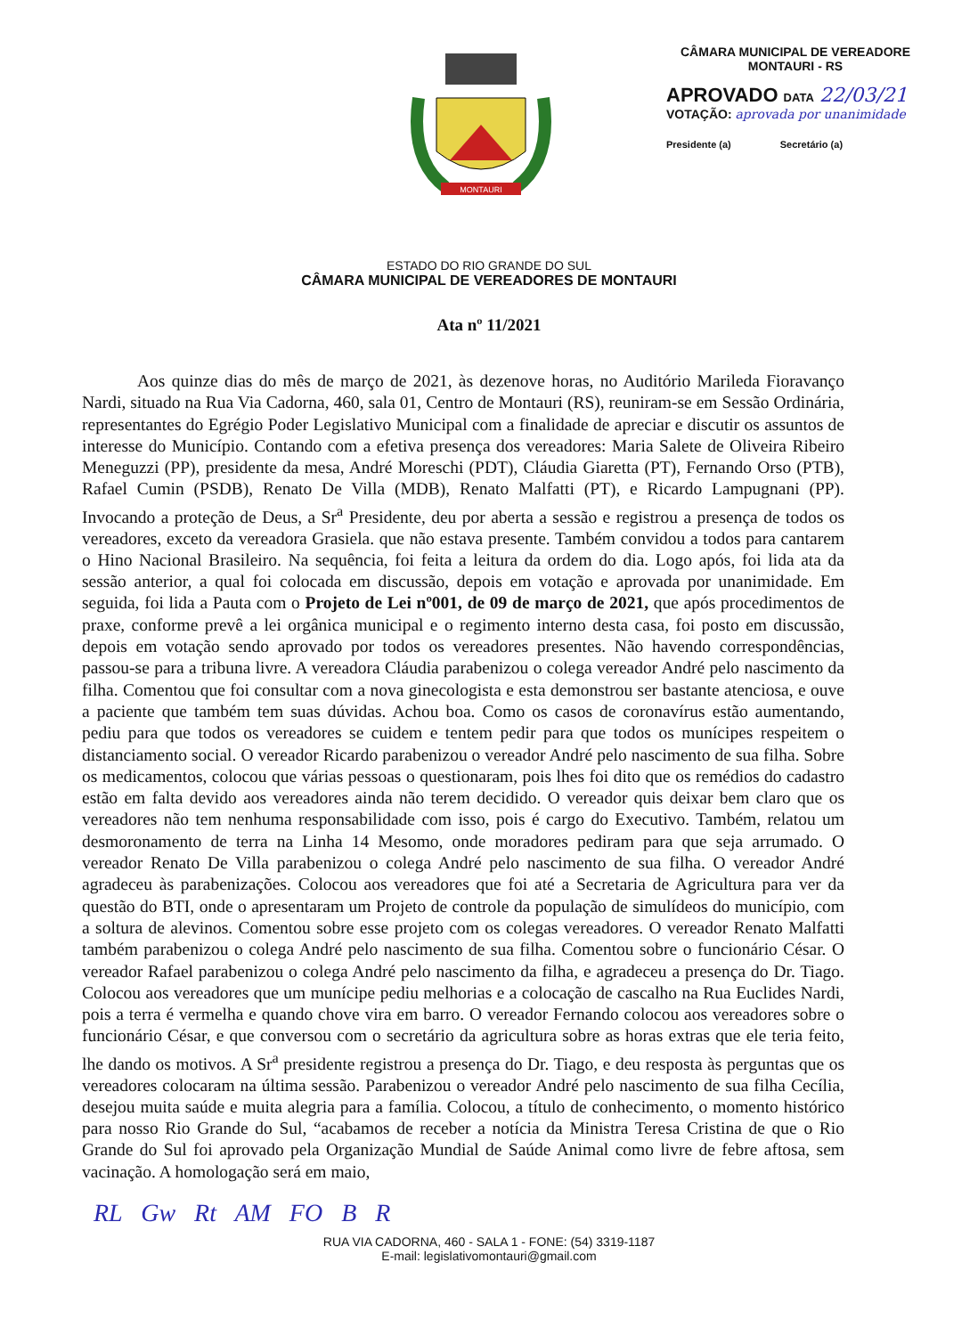MONTAURI
CÂMARA MUNICIPAL DE VEREADORE
MONTAURI - RS
APROVADO DATA 22/03/21
VOTAÇÃO: aprovada por unanimidade
Presidente (a) Secretário (a)
ESTADO DO RIO GRANDE DO SUL
CÂMARA MUNICIPAL DE VEREADORES DE MONTAURI
Ata nº 11/2021
Aos quinze dias do mês de março de 2021, às dezenove horas, no Auditório Marileda Fioravanço Nardi, situado na Rua Via Cadorna, 460, sala 01, Centro de Montauri (RS), reuniram-se em Sessão Ordinária, representantes do Egrégio Poder Legislativo Municipal com a finalidade de apreciar e discutir os assuntos de interesse do Município. Contando com a efetiva presença dos vereadores: Maria Salete de Oliveira Ribeiro Meneguzzi (PP), presidente da mesa, André Moreschi (PDT), Cláudia Giaretta (PT), Fernando Orso (PTB), Rafael Cumin (PSDB), Renato De Villa (MDB), Renato Malfatti (PT), e Ricardo Lampugnani (PP). Invocando a proteção de Deus, a Sr<sup>a</sup> Presidente, deu por aberta a sessão e registrou a presença de todos os vereadores, exceto da vereadora Grasiela. que não estava presente. Também convidou a todos para cantarem o Hino Nacional Brasileiro. Na sequência, foi feita a leitura da ordem do dia. Logo após, foi lida ata da sessão anterior, a qual foi colocada em discussão, depois em votação e aprovada por unanimidade. Em seguida, foi lida a Pauta com o Projeto de Lei nº001, de 09 de março de 2021, que após procedimentos de praxe, conforme prevê a lei orgânica municipal e o regimento interno desta casa, foi posto em discussão, depois em votação sendo aprovado por todos os vereadores presentes. Não havendo correspondências, passou-se para a tribuna livre. A vereadora Cláudia parabenizou o colega vereador André pelo nascimento da filha. Comentou que foi consultar com a nova ginecologista e esta demonstrou ser bastante atenciosa, e ouve a paciente que também tem suas dúvidas. Achou boa. Como os casos de coronavírus estão aumentando, pediu para que todos os vereadores se cuidem e tentem pedir para que todos os munícipes respeitem o distanciamento social. O vereador Ricardo parabenizou o vereador André pelo nascimento de sua filha. Sobre os medicamentos, colocou que várias pessoas o questionaram, pois lhes foi dito que os remédios do cadastro estão em falta devido aos vereadores ainda não terem decidido. O vereador quis deixar bem claro que os vereadores não tem nenhuma responsabilidade com isso, pois é cargo do Executivo. Também, relatou um desmoronamento de terra na Linha 14 Mesomo, onde moradores pediram para que seja arrumado. O vereador Renato De Villa parabenizou o colega André pelo nascimento de sua filha. O vereador André agradeceu às parabenizações. Colocou aos vereadores que foi até a Secretaria de Agricultura para ver da questão do BTI, onde o apresentaram um Projeto de controle da população de simulídeos do município, com a soltura de alevinos. Comentou sobre esse projeto com os colegas vereadores. O vereador Renato Malfatti também parabenizou o colega André pelo nascimento de sua filha. Comentou sobre o funcionário César. O vereador Rafael parabenizou o colega André pelo nascimento da filha, e agradeceu a presença do Dr. Tiago. Colocou aos vereadores que um munícipe pediu melhorias e a colocação de cascalho na Rua Euclides Nardi, pois a terra é vermelha e quando chove vira em barro. O vereador Fernando colocou aos vereadores sobre o funcionário César, e que conversou com o secretário da agricultura sobre as horas extras que ele teria feito, lhe dando os motivos. A Sr<sup>a</sup> presidente registrou a presença do Dr. Tiago, e deu resposta às perguntas que os vereadores colocaram na última sessão. Parabenizou o vereador André pelo nascimento de sua filha Cecília, desejou muita saúde e muita alegria para a família. Colocou, a título de conhecimento, o momento histórico para nosso Rio Grande do Sul, “acabamos de receber a notícia da Ministra Teresa Cristina de que o Rio Grande do Sul foi aprovado pela Organização Mundial de Saúde Animal como livre de febre aftosa, sem vacinação. A homologação será em maio,
RL Gw Rt AM FO B R
RUA VIA CADORNA, 460 - SALA 1 - FONE: (54) 3319-1187
E-mail: legislativomontauri@gmail.com